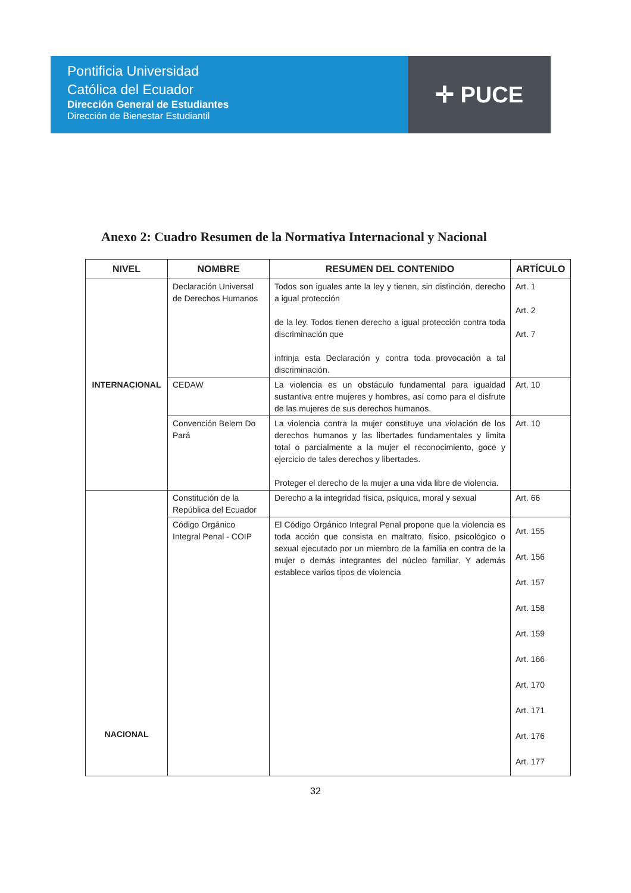Pontificia Universidad
Católica del Ecuador
Dirección General de Estudiantes
Dirección de Bienestar Estudiantil
✛ PUCE
Anexo 2: Cuadro Resumen de la Normativa Internacional y Nacional
| NIVEL | NOMBRE | RESUMEN DEL CONTENIDO | ARTÍCULO |
| --- | --- | --- | --- |
| INTERNACIONAL | Declaración Universal de Derechos Humanos | Todos son iguales ante la ley y tienen, sin distinción, derecho a igual protección de la ley. Todos tienen derecho a igual protección contra toda discriminación que infrinja esta Declaración y contra toda provocación a tal discriminación. | Art. 1 Art. 2 Art. 7 |
| | CEDAW | La violencia es un obstáculo fundamental para igualdad sustantiva entre mujeres y hombres, así como para el disfrute de las mujeres de sus derechos humanos. | Art. 10 |
| | Convención Belem Do Pará | La violencia contra la mujer constituye una violación de los derechos humanos y las libertades fundamentales y limita total o parcialmente a la mujer el reconocimiento, goce y ejercicio de tales derechos y libertades. Proteger el derecho de la mujer a una vida libre de violencia. | Art. 10 |
| NACIONAL | Constitución de la República del Ecuador | Derecho a la integridad física, psíquica, moral y sexual | Art. 66 |
| | Código Orgánico Integral Penal - COIP | El Código Orgánico Integral Penal propone que la violencia es toda acción que consista en maltrato, físico, psicológico o sexual ejecutado por un miembro de la familia en contra de la mujer o demás integrantes del núcleo familiar. Y además establece varios tipos de violencia | Art. 155 Art. 156 Art. 157 Art. 158 Art. 159 Art. 166 Art. 170 Art. 171 Art. 176 Art. 177 |
32